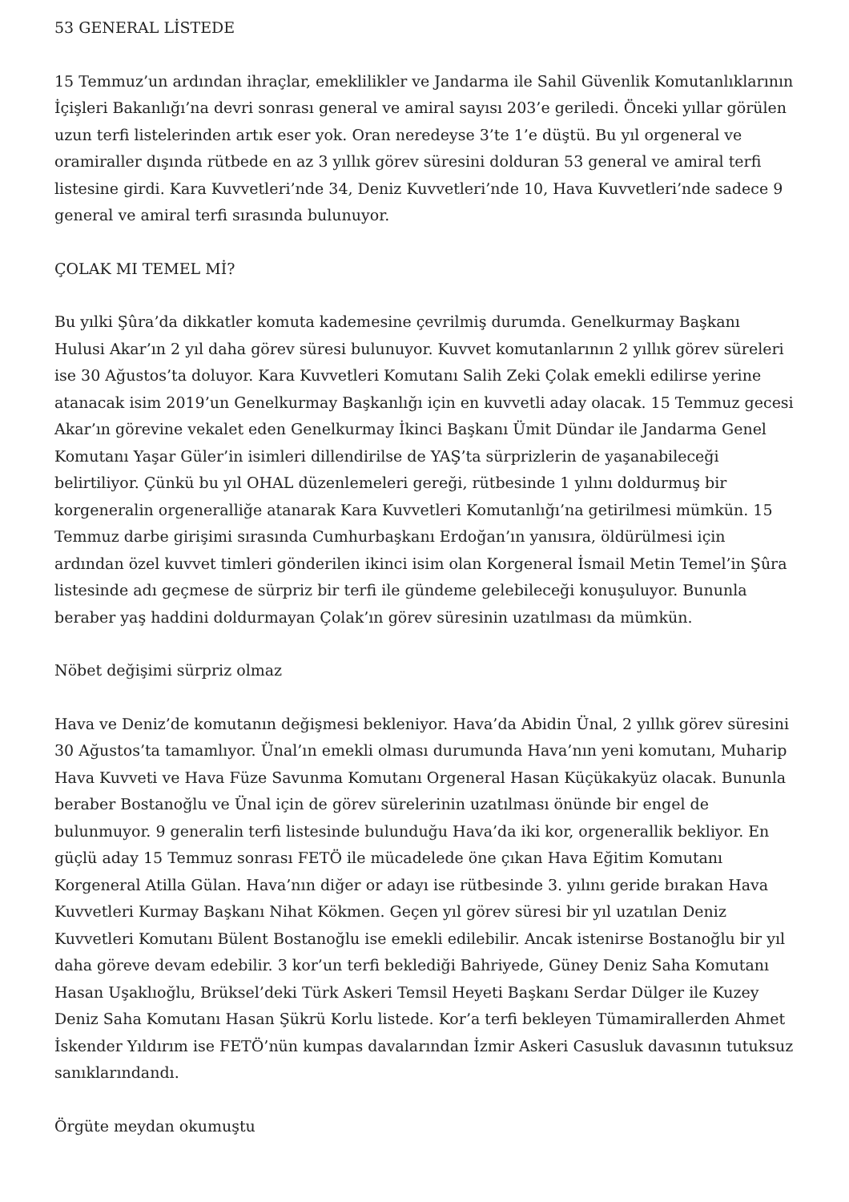53 GENERAL LİSTEDE
15 Temmuz’un ardından ihraçlar, emeklilikler ve Jandarma ile Sahil Güvenlik Komutanlıklarının İçişleri Bakanlığı’na devri sonrası general ve amiral sayısı 203’e geriledi. Önceki yıllar görülen uzun terfi listelerinden artık eser yok. Oran neredeyse 3’te 1’e düştü. Bu yıl orgeneral ve oramiraller dışında rütbede en az 3 yıllık görev süresini dolduran 53 general ve amiral terfi listesine girdi. Kara Kuvvetleri’nde 34, Deniz Kuvvetleri’nde 10, Hava Kuvvetleri’nde sadece 9 general ve amiral terfi sırasında bulunuyor.
ÇOLAK MI TEMEL Mİ?
Bu yılki Şûra’da dikkatler komuta kademesine çevrilmiş durumda. Genelkurmay Başkanı Hulusi Akar’ın 2 yıl daha görev süresi bulunuyor. Kuvvet komutanlarının 2 yıllık görev süreleri ise 30 Ağustos’ta doluyor. Kara Kuvvetleri Komutanı Salih Zeki Çolak emekli edilirse yerine atanacak isim 2019’un Genelkurmay Başkanlığı için en kuvvetli aday olacak. 15 Temmuz gecesi Akar’ın görevine vekalet eden Genelkurmay İkinci Başkanı Ümit Dündar ile Jandarma Genel Komutanı Yaşar Güler’in isimleri dillendirilse de YAŞ’ta sürprizlerin de yaşanabileceği belirtiliyor. Çünkü bu yıl OHAL düzenlemeleri gereği, rütbesinde 1 yılını doldurmuş bir korgeneralin orgeneralliğe atanarak Kara Kuvvetleri Komutanlığı’na getirilmesi mümkün. 15 Temmuz darbe girişimi sırasında Cumhurbaşkanı Erdoğan’ın yanısıra, öldürülmesi için ardından özel kuvvet timleri gönderilen ikinci isim olan Korgeneral İsmail Metin Temel’in Şûra listesinde adı geçmese de sürpriz bir terfi ile gündeme gelebileceği konuşuluyor. Bununla beraber yaş haddini doldurmayan Çolak’ın görev süresinin uzatılması da mümkün.
Nöbet değişimi sürpriz olmaz
Hava ve Deniz’de komutanın değişmesi bekleniyor. Hava’da Abidin Ünal, 2 yıllık görev süresini 30 Ağustos’ta tamamlıyor. Ünal’ın emekli olması durumunda Hava’nın yeni komutanı, Muharip Hava Kuvveti ve Hava Füze Savunma Komutanı Orgeneral Hasan Küçükakyüz olacak. Bununla beraber Bostanoğlu ve Ünal için de görev sürelerinin uzatılması önünde bir engel de bulunmuyor. 9 generalin terfi listesinde bulunduğu Hava’da iki kor, orgenerallik bekliyor. En güçlü aday 15 Temmuz sonrası FETÖ ile mücadelede öne çıkan Hava Eğitim Komutanı Korgeneral Atilla Gülan. Hava’nın diğer or adayı ise rütbesinde 3. yılını geride bırakan Hava Kuvvetleri Kurmay Başkanı Nihat Kökmen. Geçen yıl görev süresi bir yıl uzatılan Deniz Kuvvetleri Komutanı Bülent Bostanoğlu ise emekli edilebilir. Ancak istenirse Bostanoğlu bir yıl daha göreve devam edebilir. 3 kor’un terfi beklediği Bahriyede, Güney Deniz Saha Komutanı Hasan Uşaklıoğlu, Brüksel’deki Türk Askeri Temsil Heyeti Başkanı Serdar Dülger ile Kuzey Deniz Saha Komutanı Hasan Şükrü Korlu listede. Kor’a terfi bekleyen Tümamirallerden Ahmet İskender Yıldırım ise FETÖ’nün kumpas davalarından İzmir Askeri Casusluk davasının tutuksuz sanıklarındandı.
Örgüte meydan okumuştu